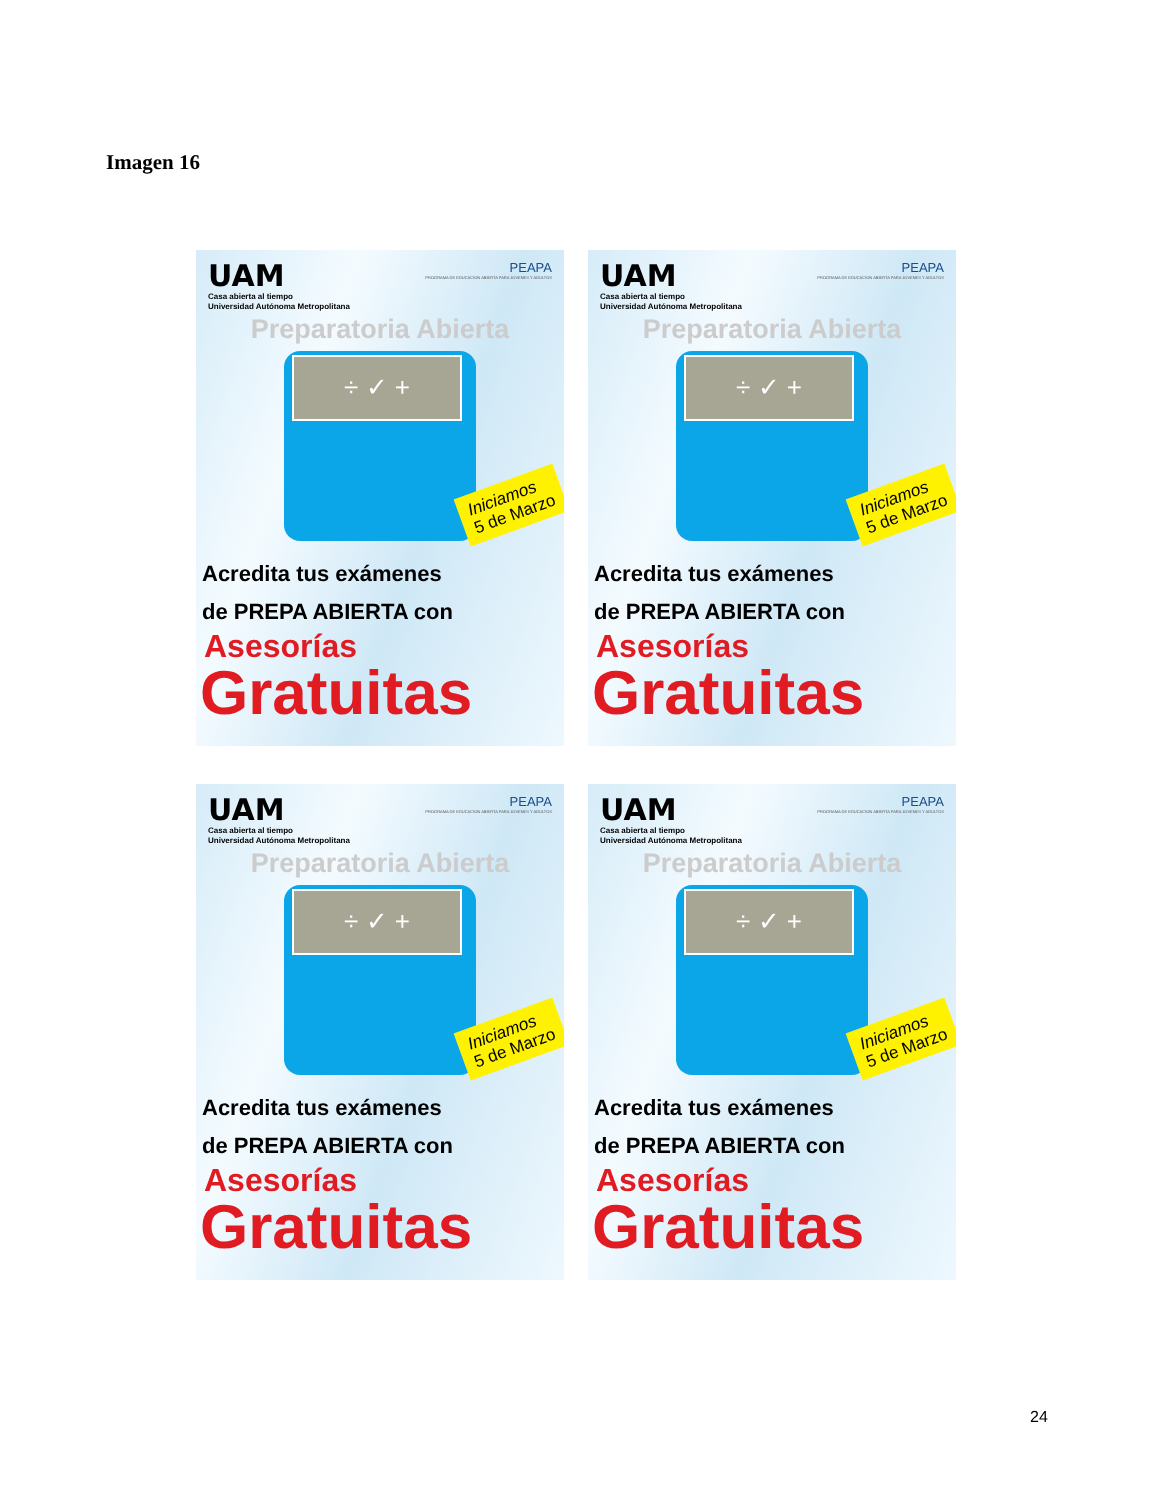Imagen 16
UAM
Casa abierta al tiempo
Universidad Autónoma Metropolitana
PEAPA
PROGRAMA DE EDUCACION ABIERTA PARA JOVENES Y ADULTOS
Preparatoria Abierta
÷ ✓ +
Iniciamos
5 de Marzo
Acredita tus exámenes
de PREPA ABIERTA con
Asesorías
Gratuitas
UAM
Casa abierta al tiempo
Universidad Autónoma Metropolitana
PEAPA
PROGRAMA DE EDUCACION ABIERTA PARA JOVENES Y ADULTOS
Preparatoria Abierta
÷ ✓ +
Iniciamos
5 de Marzo
Acredita tus exámenes
de PREPA ABIERTA con
Asesorías
Gratuitas
UAM
Casa abierta al tiempo
Universidad Autónoma Metropolitana
PEAPA
PROGRAMA DE EDUCACION ABIERTA PARA JOVENES Y ADULTOS
Preparatoria Abierta
÷ ✓ +
Iniciamos
5 de Marzo
Acredita tus exámenes
de PREPA ABIERTA con
Asesorías
Gratuitas
UAM
Casa abierta al tiempo
Universidad Autónoma Metropolitana
PEAPA
PROGRAMA DE EDUCACION ABIERTA PARA JOVENES Y ADULTOS
Preparatoria Abierta
÷ ✓ +
Iniciamos
5 de Marzo
Acredita tus exámenes
de PREPA ABIERTA con
Asesorías
Gratuitas
24